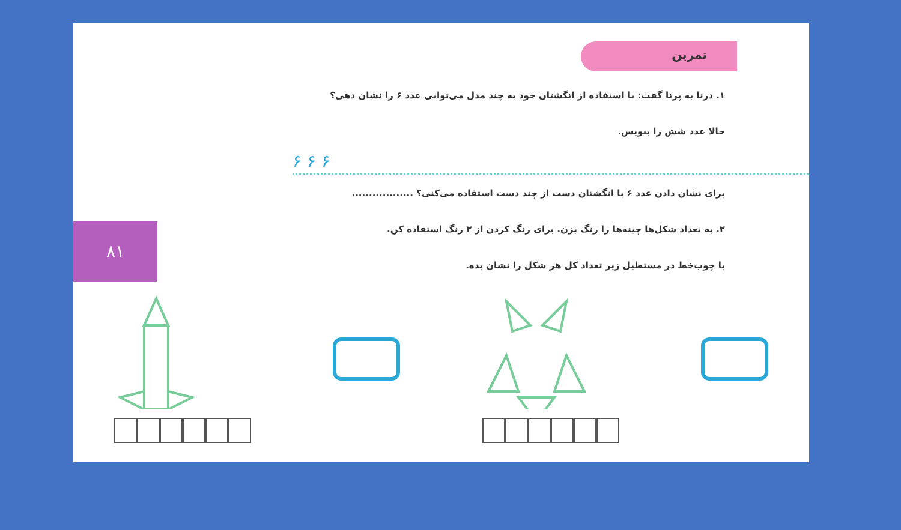تمرین
۸۱
۱. درنا به پرنا گفت: با استفاده از انگشتان خود به چند مدل می‌توانی عدد ۶ را نشان دهی؟
حالا عدد شش را بنویس.
۶ ۶ ۶
برای نشان دادن عدد ۶ با انگشتان دست از چند دست استفاده می‌کنی؟ ..................
۲. به تعداد شکل‌ها چینه‌ها را رنگ بزن. برای رنگ کردن از ۲ رنگ استفاده کن.
با چوب‌خط در مستطیل زیر تعداد کل هر شکل را نشان بده.